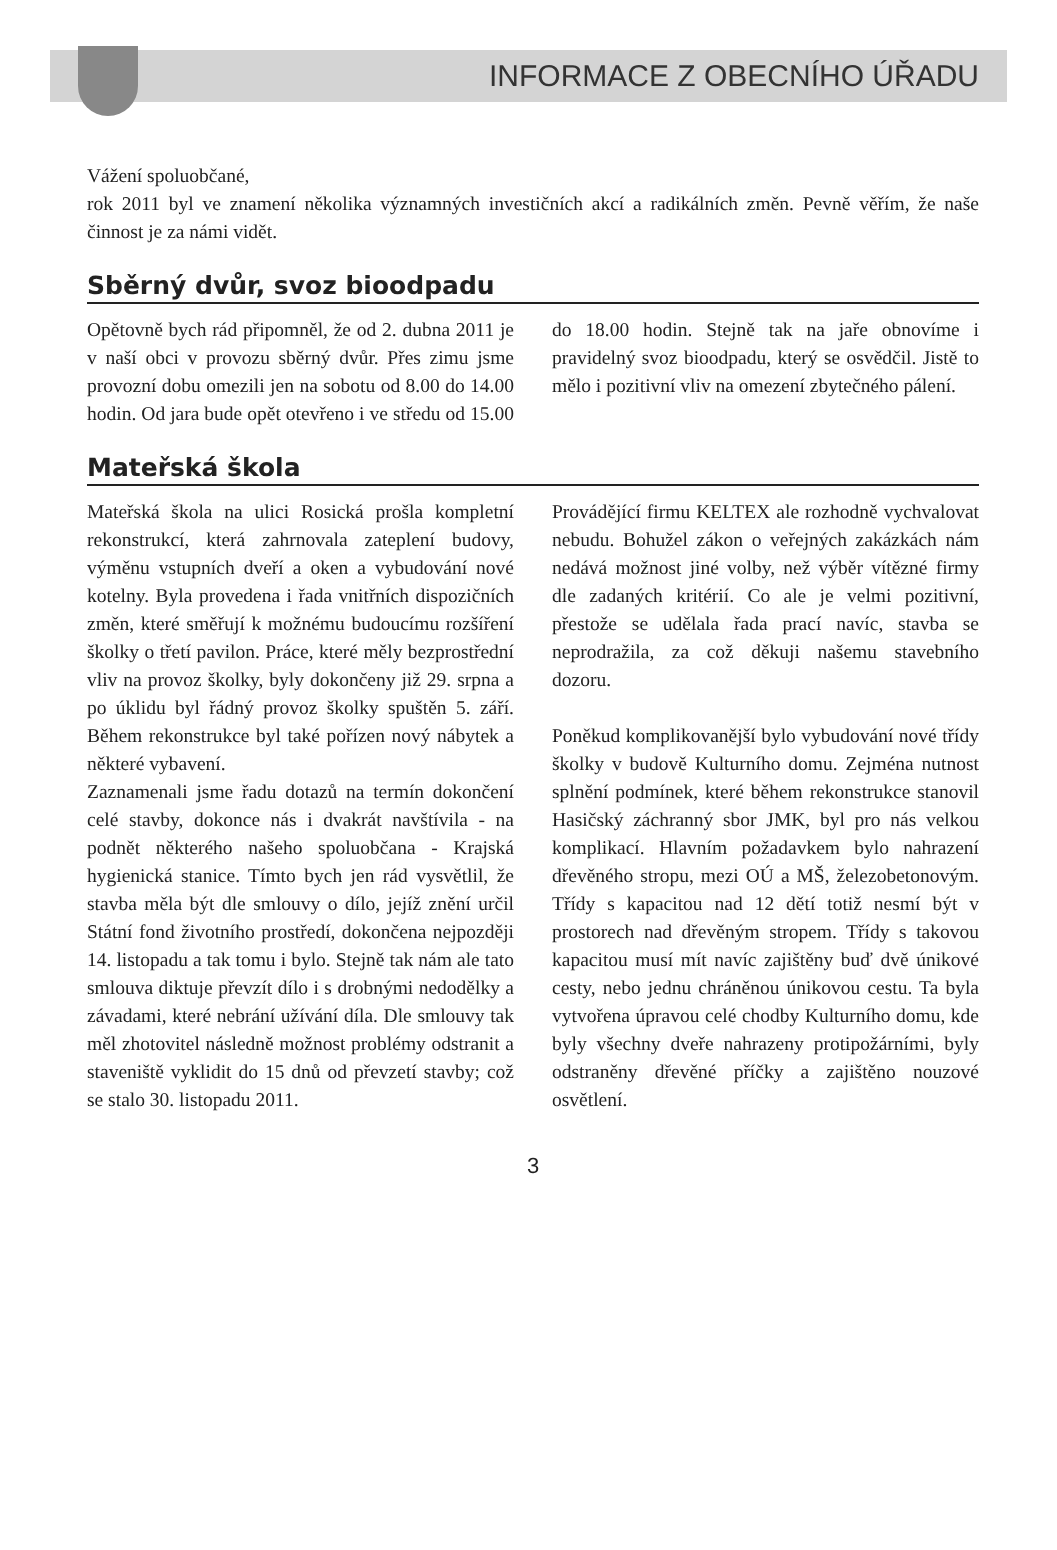INFORMACE Z OBECNÍHO ÚŘADU
Vážení spoluobčané,
rok 2011 byl ve znamení několika významných investičních akcí a radikálních změn. Pevně věřím, že naše činnost je za námi vidět.
Sběrný dvůr, svoz bioodpadu
Opětovně bych rád připomněl, že od 2. dubna 2011 je v naší obci v provozu sběrný dvůr. Přes zimu jsme provozní dobu omezili jen na sobotu od 8.00 do 14.00 hodin. Od jara bude opět otevřeno i ve středu od 15.00 do 18.00 hodin. Stejně tak na jaře obnovíme i pravidelný svoz bioodpadu, který se osvědčil. Jistě to mělo i pozitivní vliv na omezení zbytečného pálení.
Mateřská škola
Mateřská škola na ulici Rosická prošla kompletní rekonstrukcí, která zahrnovala zateplení budovy, výměnu vstupních dveří a oken a vybudování nové kotelny. Byla provedena i řada vnitřních dispozičních změn, které směřují k možnému budoucímu rozšíření školky o třetí pavilon. Práce, které měly bezprostřední vliv na provoz školky, byly dokončeny již 29. srpna a po úklidu byl řádný provoz školky spuštěn 5. září. Během rekonstrukce byl také pořízen nový nábytek a některé vybavení.
Zaznamenali jsme řadu dotazů na termín dokončení celé stavby, dokonce nás i dvakrát navštívila - na podnět některého našeho spoluobčana - Krajská hygienická stanice. Tímto bych jen rád vysvětlil, že stavba měla být dle smlouvy o dílo, jejíž znění určil Státní fond životního prostředí, dokončena nejpozději 14. listopadu a tak tomu i bylo. Stejně tak nám ale tato smlouva diktuje převzít dílo i s drobnými nedodělky a závadami, které nebrání užívání díla. Dle smlouvy tak měl zhotovitel následně možnost problémy odstranit a staveniště vyklidit do 15 dnů od převzetí stavby; což se stalo 30. listopadu 2011.
Provádějící firmu KELTEX ale rozhodně vychvalovat nebudu. Bohužel zákon o veřejných zakázkách nám nedává možnost jiné volby, než výběr vítězné firmy dle zadaných kritérií. Co ale je velmi pozitivní, přestože se udělala řada prací navíc, stavba se neprodražila, za což děkuji našemu stavebního dozoru.
Poněkud komplikovanější bylo vybudování nové třídy školky v budově Kulturního domu. Zejména nutnost splnění podmínek, které během rekonstrukce stanovil Hasičský záchranný sbor JMK, byl pro nás velkou komplikací. Hlavním požadavkem bylo nahrazení dřevěného stropu, mezi OÚ a MŠ, železobetonovým. Třídy s kapacitou nad 12 dětí totiž nesmí být v prostorech nad dřevěným stropem. Třídy s takovou kapacitou musí mít navíc zajištěny buď dvě únikové cesty, nebo jednu chráněnou únikovou cestu. Ta byla vytvořena úpravou celé chodby Kulturního domu, kde byly všechny dveře nahrazeny protipožárními, byly odstraněny dřevěné příčky a zajištěno nouzové osvětlení.
3